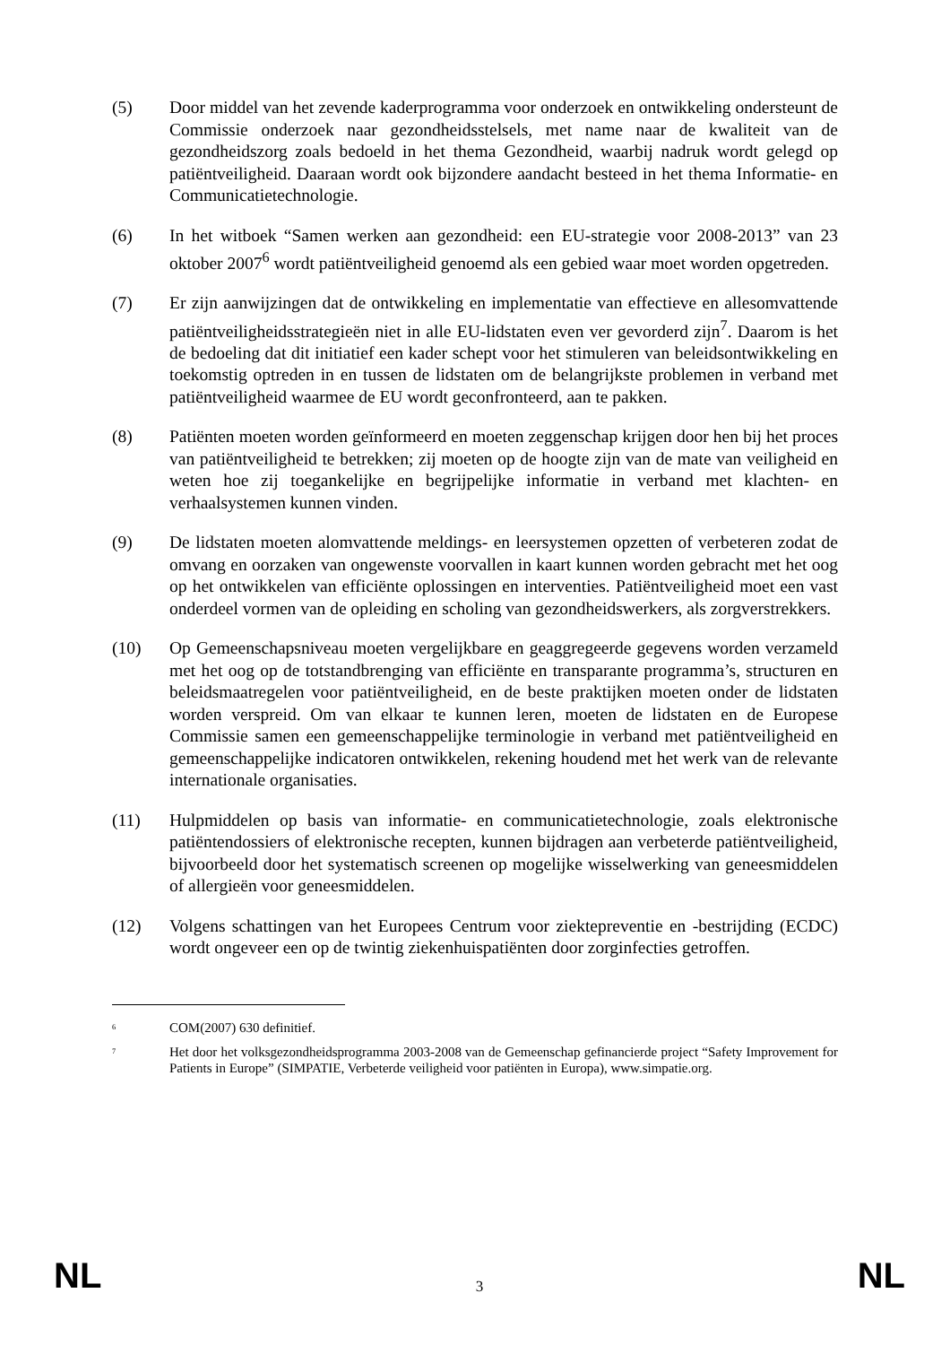(5) Door middel van het zevende kaderprogramma voor onderzoek en ontwikkeling ondersteunt de Commissie onderzoek naar gezondheidsstelsels, met name naar de kwaliteit van de gezondheidszorg zoals bedoeld in het thema Gezondheid, waarbij nadruk wordt gelegd op patiëntveiligheid. Daaraan wordt ook bijzondere aandacht besteed in het thema Informatie- en Communicatietechnologie.
(6) In het witboek “Samen werken aan gezondheid: een EU-strategie voor 2008-2013” van 23 oktober 2007<sup>6</sup> wordt patiëntveiligheid genoemd als een gebied waar moet worden opgetreden.
(7) Er zijn aanwijzingen dat de ontwikkeling en implementatie van effectieve en allesomvattende patiëntveiligheidsstrategieën niet in alle EU-lidstaten even ver gevorderd zijn<sup>7</sup>. Daarom is het de bedoeling dat dit initiatief een kader schept voor het stimuleren van beleidsontwikkeling en toekomstig optreden in en tussen de lidstaten om de belangrijkste problemen in verband met patiëntveiligheid waarmee de EU wordt geconfronteerd, aan te pakken.
(8) Patiënten moeten worden geïnformeerd en moeten zeggenschap krijgen door hen bij het proces van patiëntveiligheid te betrekken; zij moeten op de hoogte zijn van de mate van veiligheid en weten hoe zij toegankelijke en begrijpelijke informatie in verband met klachten- en verhaalsystemen kunnen vinden.
(9) De lidstaten moeten alomvattende meldings- en leersystemen opzetten of verbeteren zodat de omvang en oorzaken van ongewenste voorvallen in kaart kunnen worden gebracht met het oog op het ontwikkelen van efficiënte oplossingen en interventies. Patiëntveiligheid moet een vast onderdeel vormen van de opleiding en scholing van gezondheidswerkers, als zorgverstrekkers.
(10) Op Gemeenschapsniveau moeten vergelijkbare en geaggregeerde gegevens worden verzameld met het oog op de totstandbrenging van efficiënte en transparante programma’s, structuren en beleidsmaatregelen voor patiëntveiligheid, en de beste praktijken moeten onder de lidstaten worden verspreid. Om van elkaar te kunnen leren, moeten de lidstaten en de Europese Commissie samen een gemeenschappelijke terminologie in verband met patiëntveiligheid en gemeenschappelijke indicatoren ontwikkelen, rekening houdend met het werk van de relevante internationale organisaties.
(11) Hulpmiddelen op basis van informatie- en communicatietechnologie, zoals elektronische patiëntendossiers of elektronische recepten, kunnen bijdragen aan verbeterde patiëntveiligheid, bijvoorbeeld door het systematisch screenen op mogelijke wisselwerking van geneesmiddelen of allergieën voor geneesmiddelen.
(12) Volgens schattingen van het Europees Centrum voor ziektepreventie en -bestrijding (ECDC) wordt ongeveer een op de twintig ziekenhuispatiënten door zorginfecties getroffen.
<sup>6</sup>
COM(2007) 630 definitief.
<sup>7</sup>
Het door het volksgezondheidsprogramma 2003-2008 van de Gemeenschap gefinancierde project “Safety Improvement for Patients in Europe” (SIMPATIE, Verbeterde veiligheid voor patiënten in Europa), www.simpatie.org.
NL 3 NL